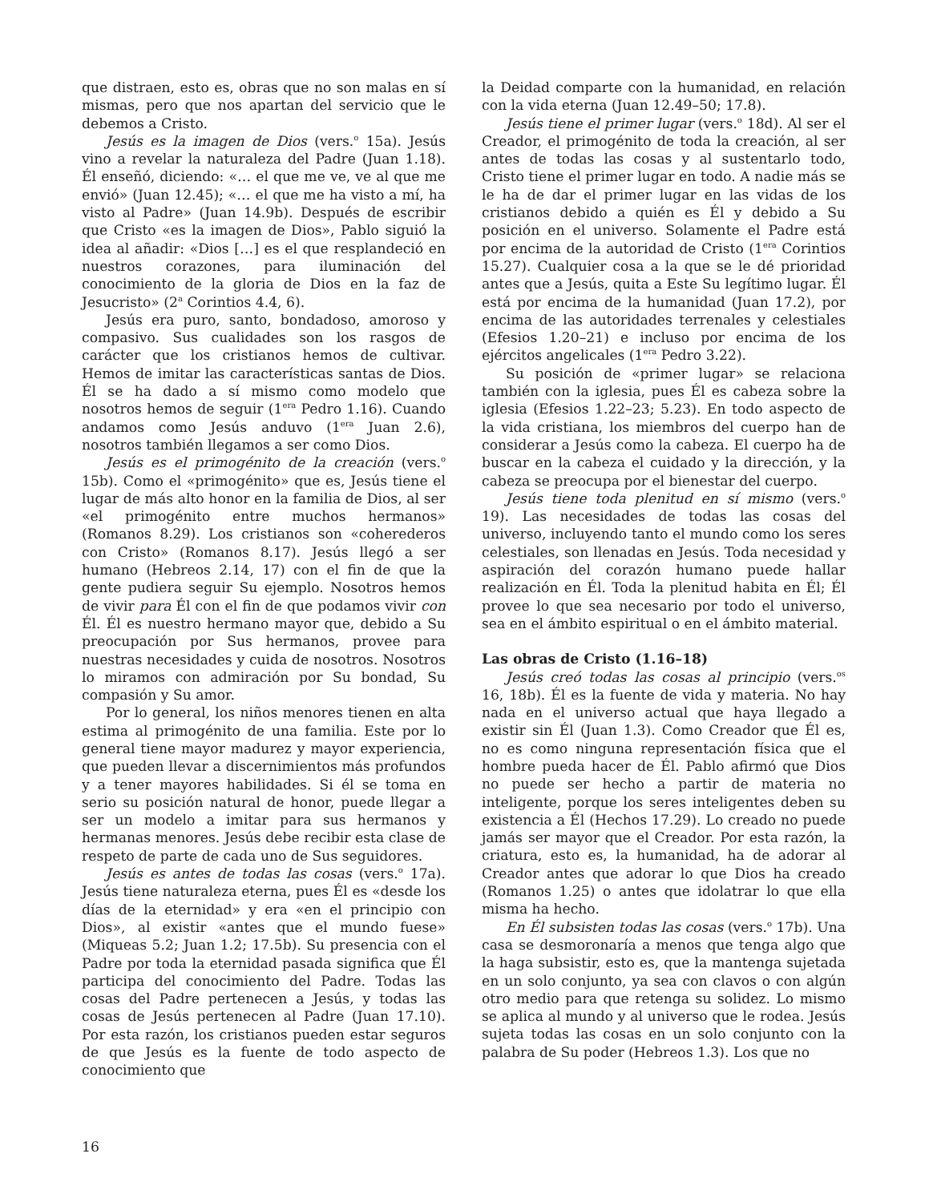que distraen, esto es, obras que no son malas en sí mismas, pero que nos apartan del servicio que le debemos a Cristo.
Jesús es la imagen de Dios (vers.<sup>o</sup> 15a). Jesús vino a revelar la naturaleza del Padre (Juan 1.18). Él enseñó, diciendo: «… el que me ve, ve al que me envió» (Juan 12.45); «… el que me ha visto a mí, ha visto al Padre» (Juan 14.9b). Después de escribir que Cristo «es la imagen de Dios», Pablo siguió la idea al añadir: «Dios […] es el que resplandeció en nuestros corazones, para iluminación del conocimiento de la gloria de Dios en la faz de Jesucristo» (2<sup>a</sup> Corintios 4.4, 6).
Jesús era puro, santo, bondadoso, amoroso y compasivo. Sus cualidades son los rasgos de carácter que los cristianos hemos de cultivar. Hemos de imitar las características santas de Dios. Él se ha dado a sí mismo como modelo que nosotros hemos de seguir (1<sup>era</sup> Pedro 1.16). Cuando andamos como Jesús anduvo (1<sup>era</sup> Juan 2.6), nosotros también llegamos a ser como Dios.
Jesús es el primogénito de la creación (vers.<sup>o</sup> 15b). Como el «primogénito» que es, Jesús tiene el lugar de más alto honor en la familia de Dios, al ser «el primogénito entre muchos hermanos» (Romanos 8.29). Los cristianos son «coherederos con Cristo» (Romanos 8.17). Jesús llegó a ser humano (Hebreos 2.14, 17) con el fin de que la gente pudiera seguir Su ejemplo. Nosotros hemos de vivir para Él con el fin de que podamos vivir con Él. Él es nuestro hermano mayor que, debido a Su preocupación por Sus hermanos, provee para nuestras necesidades y cuida de nosotros. Nosotros lo miramos con admiración por Su bondad, Su compasión y Su amor.
Por lo general, los niños menores tienen en alta estima al primogénito de una familia. Este por lo general tiene mayor madurez y mayor experiencia, que pueden llevar a discernimientos más profundos y a tener mayores habilidades. Si él se toma en serio su posición natural de honor, puede llegar a ser un modelo a imitar para sus hermanos y hermanas menores. Jesús debe recibir esta clase de respeto de parte de cada uno de Sus seguidores.
Jesús es antes de todas las cosas (vers.<sup>o</sup> 17a). Jesús tiene naturaleza eterna, pues Él es «desde los días de la eternidad» y era «en el principio con Dios», al existir «antes que el mundo fuese» (Miqueas 5.2; Juan 1.2; 17.5b). Su presencia con el Padre por toda la eternidad pasada significa que Él participa del conocimiento del Padre. Todas las cosas del Padre pertenecen a Jesús, y todas las cosas de Jesús pertenecen al Padre (Juan 17.10). Por esta razón, los cristianos pueden estar seguros de que Jesús es la fuente de todo aspecto de conocimiento que
la Deidad comparte con la humanidad, en relación con la vida eterna (Juan 12.49–50; 17.8).
Jesús tiene el primer lugar (vers.<sup>o</sup> 18d). Al ser el Creador, el primogénito de toda la creación, al ser antes de todas las cosas y al sustentarlo todo, Cristo tiene el primer lugar en todo. A nadie más se le ha de dar el primer lugar en las vidas de los cristianos debido a quién es Él y debido a Su posición en el universo. Solamente el Padre está por encima de la autoridad de Cristo (1<sup>era</sup> Corintios 15.27). Cualquier cosa a la que se le dé prioridad antes que a Jesús, quita a Este Su legítimo lugar. Él está por encima de la humanidad (Juan 17.2), por encima de las autoridades terrenales y celestiales (Efesios 1.20–21) e incluso por encima de los ejércitos angelicales (1<sup>era</sup> Pedro 3.22).
Su posición de «primer lugar» se relaciona también con la iglesia, pues Él es cabeza sobre la iglesia (Efesios 1.22–23; 5.23). En todo aspecto de la vida cristiana, los miembros del cuerpo han de considerar a Jesús como la cabeza. El cuerpo ha de buscar en la cabeza el cuidado y la dirección, y la cabeza se preocupa por el bienestar del cuerpo.
Jesús tiene toda plenitud en sí mismo (vers.<sup>o</sup> 19). Las necesidades de todas las cosas del universo, incluyendo tanto el mundo como los seres celestiales, son llenadas en Jesús. Toda necesidad y aspiración del corazón humano puede hallar realización en Él. Toda la plenitud habita en Él; Él provee lo que sea necesario por todo el universo, sea en el ámbito espiritual o en el ámbito material.
Las obras de Cristo (1.16–18)
Jesús creó todas las cosas al principio (vers.<sup>os</sup> 16, 18b). Él es la fuente de vida y materia. No hay nada en el universo actual que haya llegado a existir sin Él (Juan 1.3). Como Creador que Él es, no es como ninguna representación física que el hombre pueda hacer de Él. Pablo afirmó que Dios no puede ser hecho a partir de materia no inteligente, porque los seres inteligentes deben su existencia a Él (Hechos 17.29). Lo creado no puede jamás ser mayor que el Creador. Por esta razón, la criatura, esto es, la humanidad, ha de adorar al Creador antes que adorar lo que Dios ha creado (Romanos 1.25) o antes que idolatrar lo que ella misma ha hecho.
En Él subsisten todas las cosas (vers.<sup>o</sup> 17b). Una casa se desmoronaría a menos que tenga algo que la haga subsistir, esto es, que la mantenga sujetada en un solo conjunto, ya sea con clavos o con algún otro medio para que retenga su solidez. Lo mismo se aplica al mundo y al universo que le rodea. Jesús sujeta todas las cosas en un solo conjunto con la palabra de Su poder (Hebreos 1.3). Los que no
16